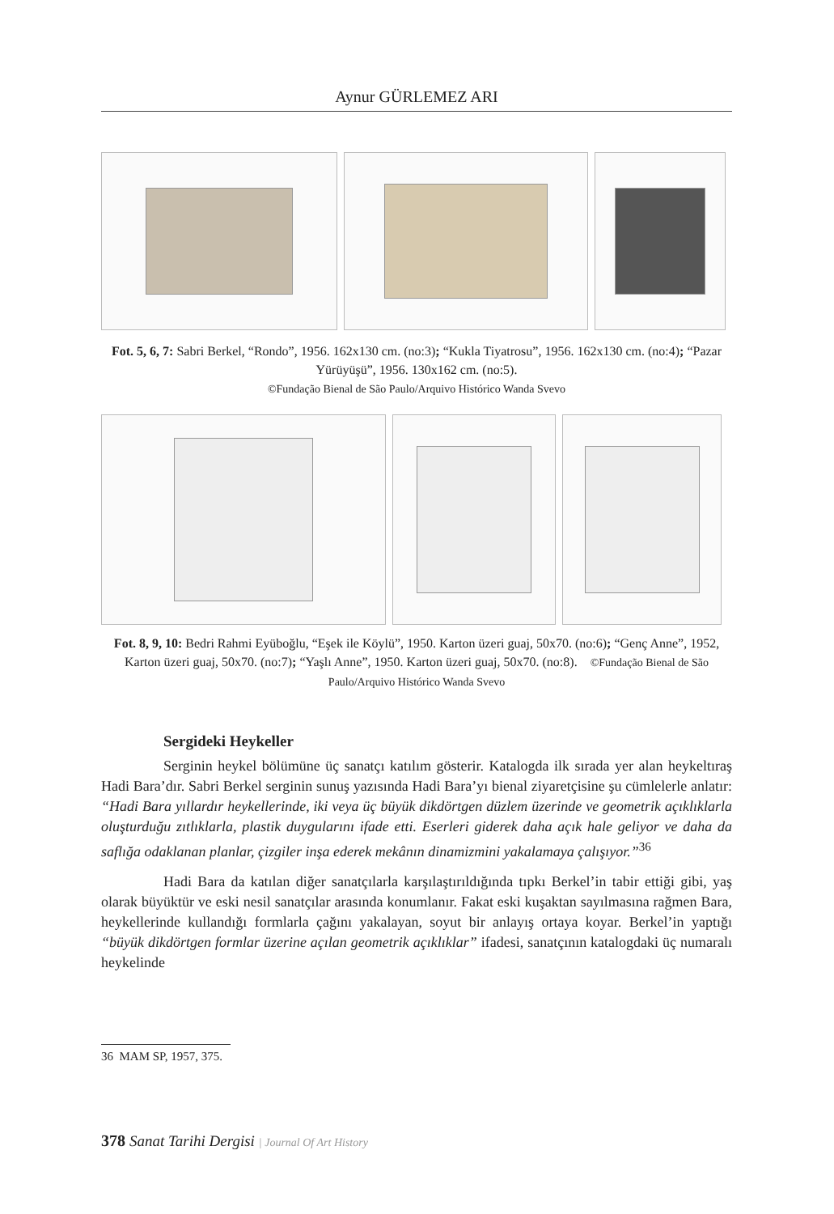Aynur GÜRLEMEZ ARI
Fot. 5, 6, 7: Sabri Berkel, “Rondo”, 1956. 162x130 cm. (no:3); “Kukla Tiyatrosu”, 1956. 162x130 cm. (no:4); “Pazar Yürüyüşü”, 1956. 130x162 cm. (no:5).
©Fundação Bienal de São Paulo/Arquivo Histórico Wanda Svevo
Fot. 8, 9, 10: Bedri Rahmi Eyüboğlu, “Eşek ile Köylü”, 1950. Karton üzeri guaj, 50x70. (no:6); “Genç Anne”, 1952, Karton üzeri guaj, 50x70. (no:7); “Yaşlı Anne”, 1950. Karton üzeri guaj, 50x70. (no:8). ©Fundação Bienal de São Paulo/Arquivo Histórico Wanda Svevo
Sergideki Heykeller
Serginin heykel bölümüne üç sanatçı katılım gösterir. Katalogda ilk sırada yer alan heykeltıraş Hadi Bara’dır. Sabri Berkel serginin sunuş yazısında Hadi Bara’yı bienal ziyaretçisine şu cümlelerle anlatır: “Hadi Bara yıllardır heykellerinde, iki veya üç büyük dikdörtgen düzlem üzerinde ve geometrik açıklıklarla oluşturduğu zıtlıklarla, plastik duygularını ifade etti. Eserleri giderek daha açık hale geliyor ve daha da saflığa odaklanan planlar, çizgiler inşa ederek mekânın dinamizmini yakalamaya çalışıyor.”<sup>36</sup>
Hadi Bara da katılan diğer sanatçılarla karşılaştırıldığında tıpkı Berkel’in tabir ettiği gibi, yaş olarak büyüktür ve eski nesil sanatçılar arasında konumlanır. Fakat eski kuşaktan sayılmasına rağmen Bara, heykellerinde kullandığı formlarla çağını yakalayan, soyut bir anlayış ortaya koyar. Berkel’in yaptığı “büyük dikdörtgen formlar üzerine açılan geometrik açıklıklar” ifadesi, sanatçının katalogdaki üç numaralı heykelinde
36 MAM SP, 1957, 375.
378 Sanat Tarihi Dergisi | Journal Of Art History